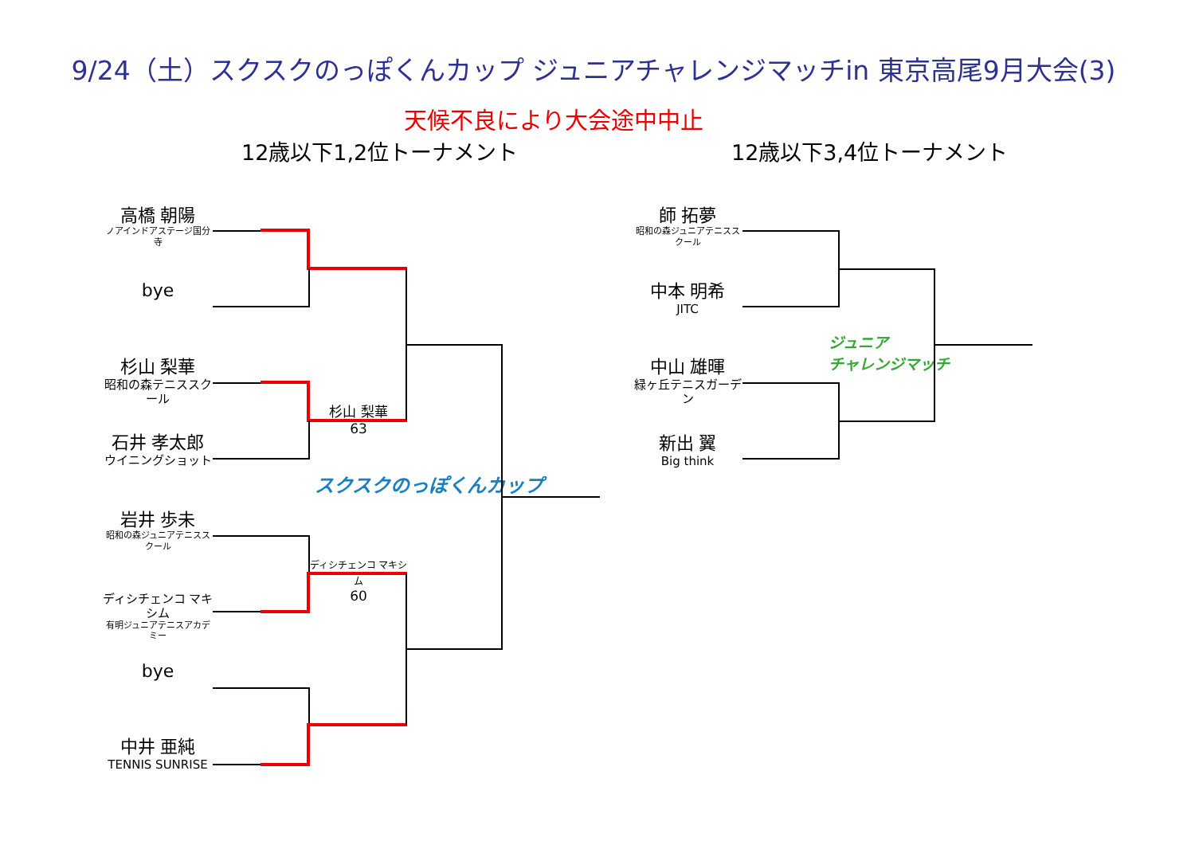9/24（土）スクスクのっぽくんカップ ジュニアチャレンジマッチin 東京高尾9月大会(3)
天候不良により大会途中中止
12歳以下1,2位トーナメント 12歳以下3,4位トーナメント
高橋 朝陽
ノアインドアステージ国分寺
bye
杉山 梨華
昭和の森テニススクール
石井 孝太郎
ウイニングショット
岩井 歩未
昭和の森ジュニアテニススクール
ディシチェンコ マキシム
有明ジュニアテニスアカデミー
bye
中井 亜純
TENNIS SUNRISE
杉山 梨華
63
ディシチェンコ マキシム
60
スクスクのっぽくんカップ
師 拓夢
昭和の森ジュニアテニススクール
中本 明希
JITC
中山 雄暉
緑ヶ丘テニスガーデン
新出 翼
Big think
ジュニア
チャレンジマッチ